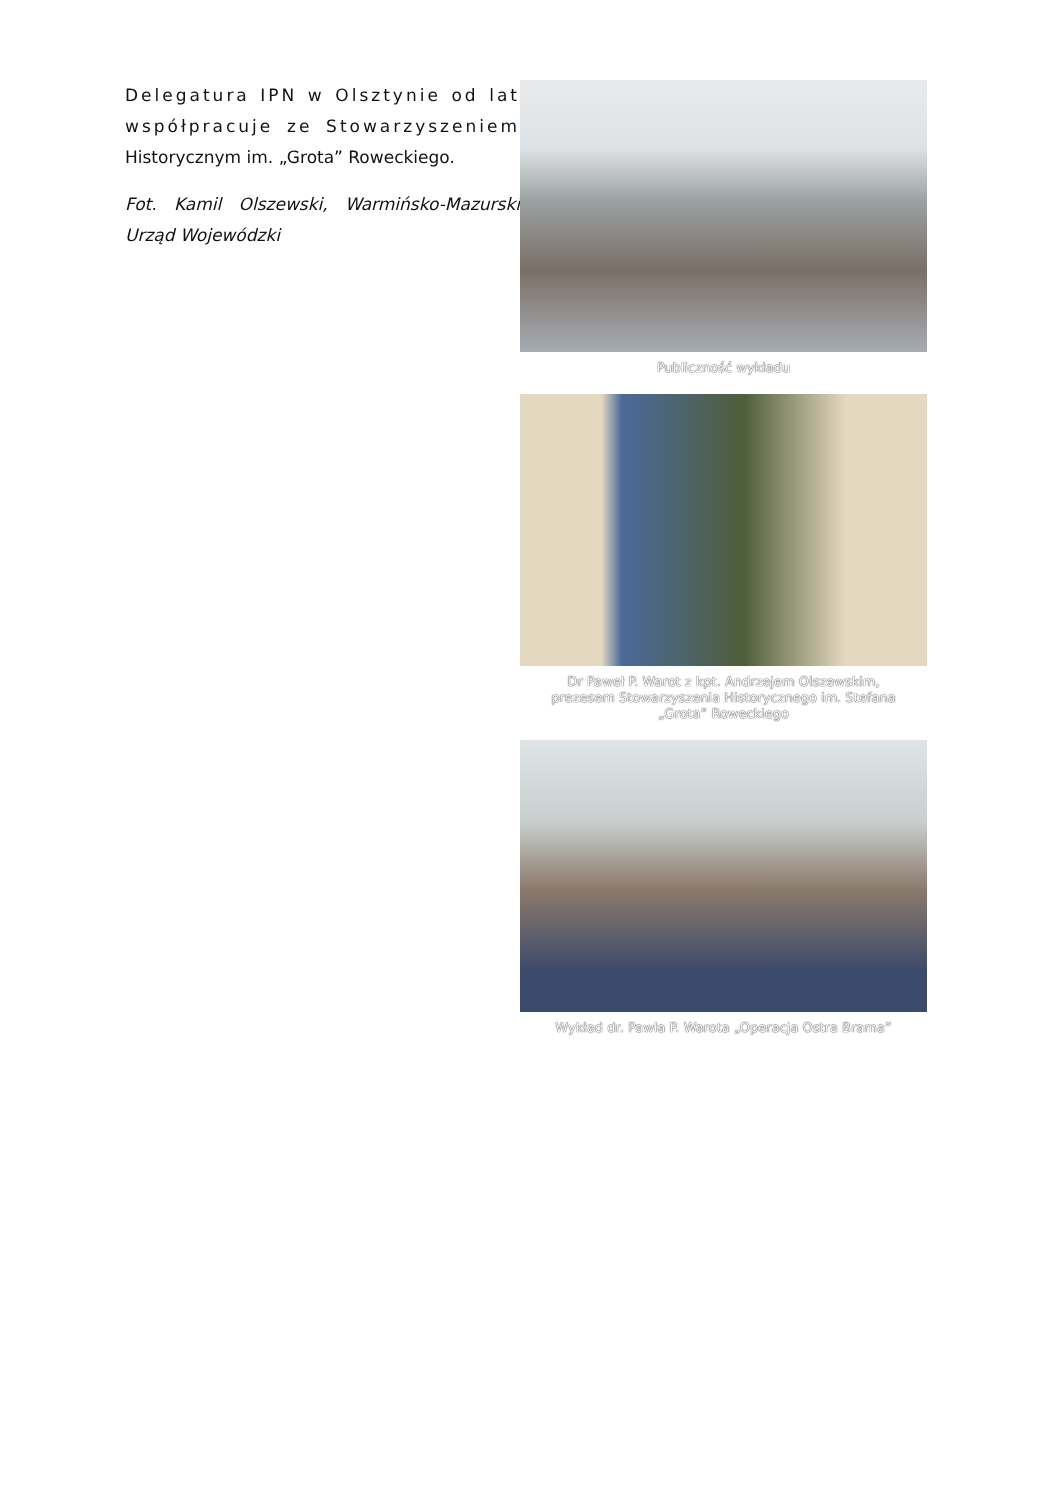Delegatura IPN w Olsztynie od lat współpracuje ze Stowarzyszeniem Historycznym im. „Grota” Roweckiego.
Fot. Kamil Olszewski, Warmińsko-Mazurski Urząd Wojewódzki
Publiczność wykładu
Dr Paweł P. Warot z kpt. Andrzejem Olszewskim, prezesem Stowarzyszenia Historycznego im. Stefana „Grota” Roweckiego
Wykład dr. Pawła P. Warota „Operacja Ostra Brama”